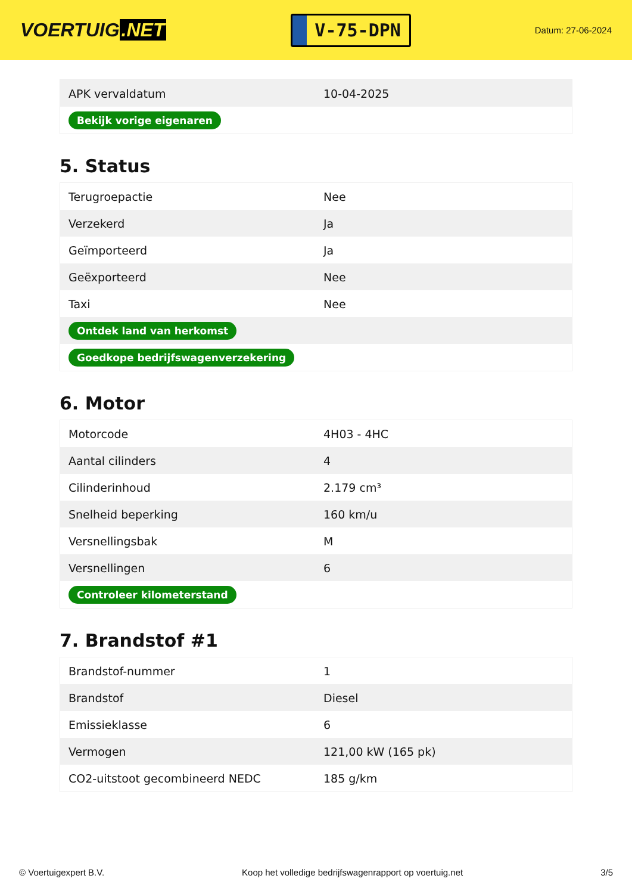VOERTUIG.NET
V-75-DPN
Datum: 27-06-2024
| APK vervaldatum | 10-04-2025 |
| Bekijk vorige eigenaren | |
5. Status
| Terugroepactie | Nee |
| Verzekerd | Ja |
| Geïmporteerd | Ja |
| Geëxporteerd | Nee |
| Taxi | Nee |
| Ontdek land van herkomst | |
| Goedkope bedrijfswagenverzekering | |
6. Motor
| Motorcode | 4H03 - 4HC |
| Aantal cilinders | 4 |
| Cilinderinhoud | 2.179 cm³ |
| Snelheid beperking | 160 km/u |
| Versnellingsbak | M |
| Versnellingen | 6 |
| Controleer kilometerstand | |
7. Brandstof #1
| Brandstof-nummer | 1 |
| Brandstof | Diesel |
| Emissieklasse | 6 |
| Vermogen | 121,00 kW (165 pk) |
| CO2-uitstoot gecombineerd NEDC | 185 g/km |
© Voertuigexpert B.V. Koop het volledige bedrijfswagenrapport op voertuig.net 3/5